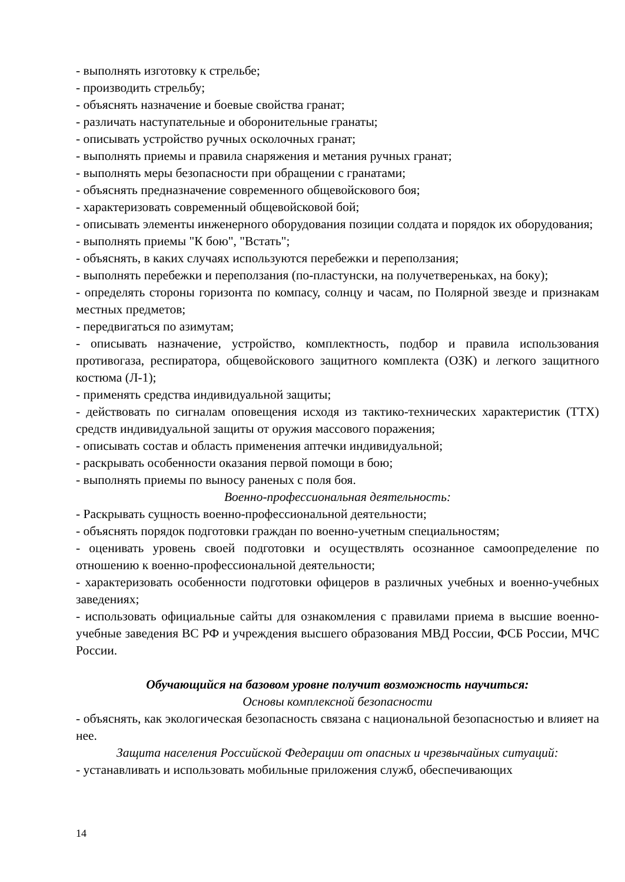- выполнять изготовку к стрельбе;
- производить стрельбу;
- объяснять назначение и боевые свойства гранат;
- различать наступательные и оборонительные гранаты;
- описывать устройство ручных осколочных гранат;
- выполнять приемы и правила снаряжения и метания ручных гранат;
- выполнять меры безопасности при обращении с гранатами;
- объяснять предназначение современного общевойскового боя;
- характеризовать современный общевойсковой бой;
- описывать элементы инженерного оборудования позиции солдата и порядок их оборудования;
- выполнять приемы "К бою", "Встать";
- объяснять, в каких случаях используются перебежки и переползания;
- выполнять перебежки и переползания (по-пластунски, на получетвереньках, на боку);
- определять стороны горизонта по компасу, солнцу и часам, по Полярной звезде и признакам местных предметов;
- передвигаться по азимутам;
- описывать назначение, устройство, комплектность, подбор и правила использования противогаза, респиратора, общевойскового защитного комплекта (ОЗК) и легкого защитного костюма (Л-1);
- применять средства индивидуальной защиты;
- действовать по сигналам оповещения исходя из тактико-технических характеристик (ТТХ) средств индивидуальной защиты от оружия массового поражения;
- описывать состав и область применения аптечки индивидуальной;
- раскрывать особенности оказания первой помощи в бою;
- выполнять приемы по выносу раненых с поля боя.
Военно-профессиональная деятельность:
- Раскрывать сущность военно-профессиональной деятельности;
- объяснять порядок подготовки граждан по военно-учетным специальностям;
- оценивать уровень своей подготовки и осуществлять осознанное самоопределение по отношению к военно-профессиональной деятельности;
- характеризовать особенности подготовки офицеров в различных учебных и военно-учебных заведениях;
- использовать официальные сайты для ознакомления с правилами приема в высшие военно-учебные заведения ВС РФ и учреждения высшего образования МВД России, ФСБ России, МЧС России.
Обучающийся на базовом уровне получит возможность научиться:
Основы комплексной безопасности
- объяснять, как экологическая безопасность связана с национальной безопасностью и влияет на нее.
Защита населения Российской Федерации от опасных и чрезвычайных ситуаций:
- устанавливать и использовать мобильные приложения служб, обеспечивающих
14